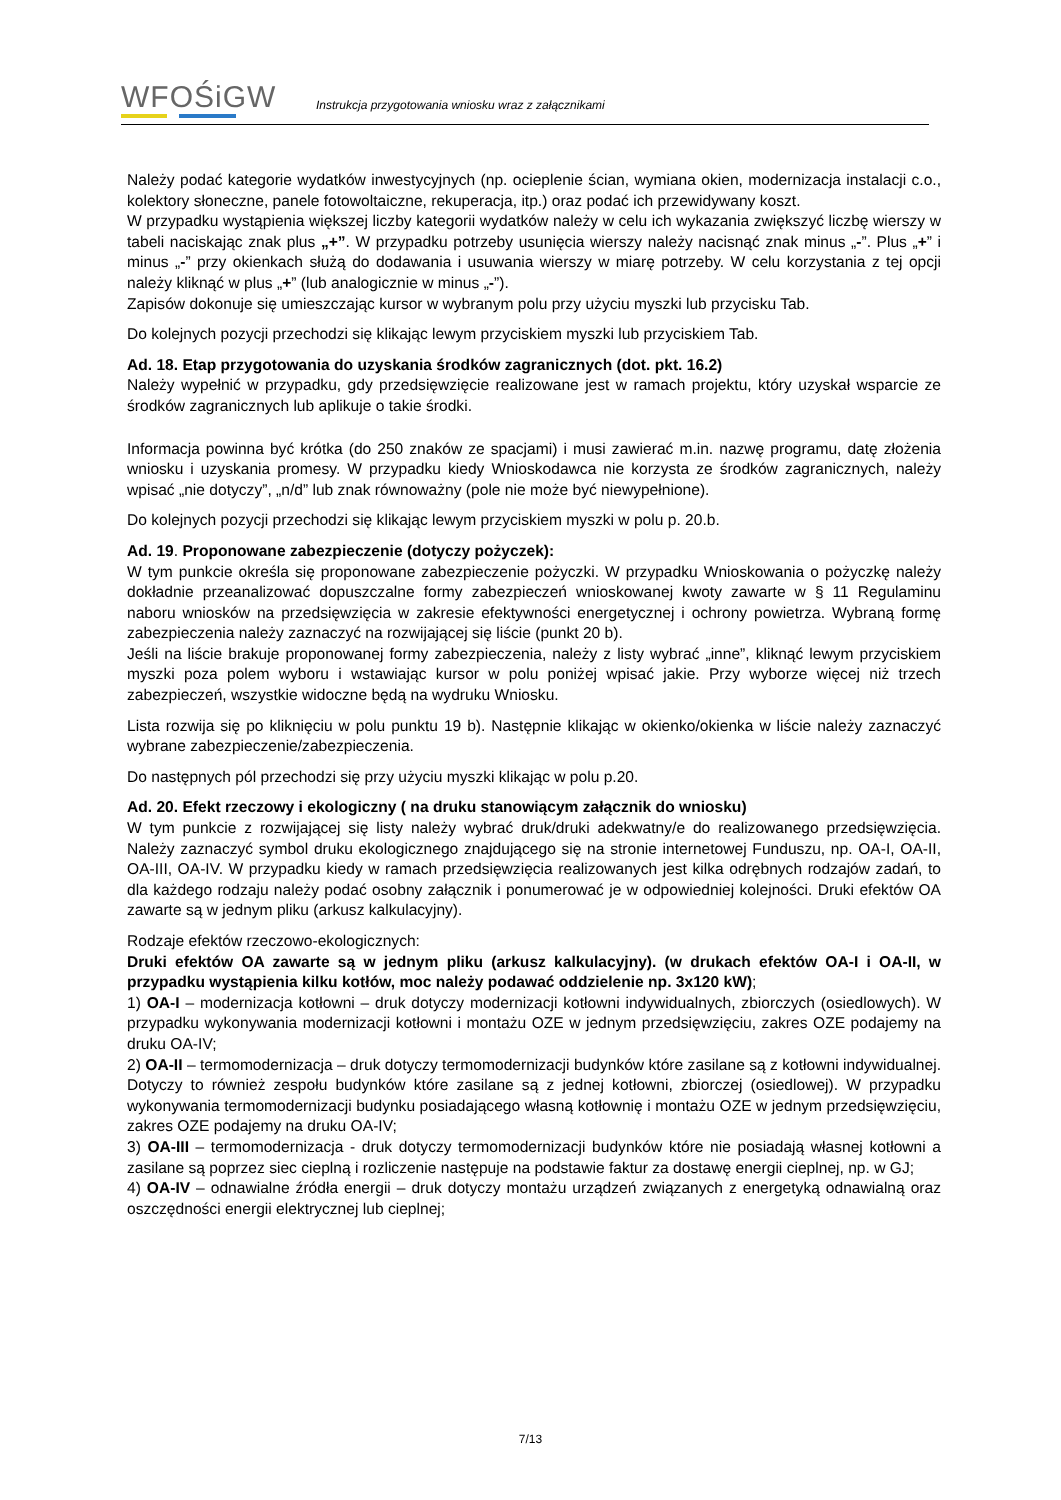WFOŚiGW
Instrukcja przygotowania wniosku wraz z załącznikami
Należy podać kategorie wydatków inwestycyjnych (np. ocieplenie ścian, wymiana okien, modernizacja instalacji c.o., kolektory słoneczne, panele fotowoltaiczne, rekuperacja, itp.) oraz podać ich przewidywany koszt.
W przypadku wystąpienia większej liczby kategorii wydatków należy w celu ich wykazania zwiększyć liczbę wierszy w tabeli naciskając znak plus „+”. W przypadku potrzeby usunięcia wierszy należy nacisnąć znak minus „-”. Plus „+” i minus „-” przy okienkach służą do dodawania i usuwania wierszy w miarę potrzeby. W celu korzystania z tej opcji należy kliknąć w plus „+” (lub analogicznie w minus „-”).
Zapisów dokonuje się umieszczając kursor w wybranym polu przy użyciu myszki lub przycisku Tab.
Do kolejnych pozycji przechodzi się klikając lewym przyciskiem myszki lub przyciskiem Tab.
Ad. 18. Etap przygotowania do uzyskania środków zagranicznych (dot. pkt. 16.2)
Należy wypełnić w przypadku, gdy przedsięwzięcie realizowane jest w ramach projektu, który uzyskał wsparcie ze środków zagranicznych lub aplikuje o takie środki.
Informacja powinna być krótka (do 250 znaków ze spacjami) i musi zawierać m.in. nazwę programu, datę złożenia wniosku i uzyskania promesy. W przypadku kiedy Wnioskodawca nie korzysta ze środków zagranicznych, należy wpisać „nie dotyczy”, „n/d” lub znak równoważny (pole nie może być niewypełnione).
Do kolejnych pozycji przechodzi się klikając lewym przyciskiem myszki w polu p. 20.b.
Ad. 19. Proponowane zabezpieczenie (dotyczy pożyczek):
W tym punkcie określa się proponowane zabezpieczenie pożyczki. W przypadku Wnioskowania o pożyczkę należy dokładnie przeanalizować dopuszczalne formy zabezpieczeń wnioskowanej kwoty zawarte w § 11 Regulaminu naboru wniosków na przedsięwzięcia w zakresie efektywności energetycznej i ochrony powietrza. Wybraną formę zabezpieczenia należy zaznaczyć na rozwijającej się liście (punkt 20 b).
Jeśli na liście brakuje proponowanej formy zabezpieczenia, należy z listy wybrać „inne”, kliknąć lewym przyciskiem myszki poza polem wyboru i wstawiając kursor w polu poniżej wpisać jakie. Przy wyborze więcej niż trzech zabezpieczeń, wszystkie widoczne będą na wydruku Wniosku.
Lista rozwija się po kliknięciu w polu punktu 19 b). Następnie klikając w okienko/okienka w liście należy zaznaczyć wybrane zabezpieczenie/zabezpieczenia.
Do następnych pól przechodzi się przy użyciu myszki klikając w polu p.20.
Ad. 20. Efekt rzeczowy i ekologiczny ( na druku stanowiącym załącznik do wniosku)
W tym punkcie z rozwijającej się listy należy wybrać druk/druki adekwatny/e do realizowanego przedsięwzięcia. Należy zaznaczyć symbol druku ekologicznego znajdującego się na stronie internetowej Funduszu, np. OA-I, OA-II, OA-III, OA-IV. W przypadku kiedy w ramach przedsięwzięcia realizowanych jest kilka odrębnych rodzajów zadań, to dla każdego rodzaju należy podać osobny załącznik i ponumerować je w odpowiedniej kolejności. Druki efektów OA zawarte są w jednym pliku (arkusz kalkulacyjny).
Rodzaje efektów rzeczowo-ekologicznych:
Druki efektów OA zawarte są w jednym pliku (arkusz kalkulacyjny). (w drukach efektów OA-I i OA-II, w przypadku wystąpienia kilku kotłów, moc należy podawać oddzielenie np. 3x120 kW);
1) OA-I – modernizacja kotłowni – druk dotyczy modernizacji kotłowni indywidualnych, zbiorczych (osiedlowych). W przypadku wykonywania modernizacji kotłowni i montażu OZE w jednym przedsięwzięciu, zakres OZE podajemy na druku OA-IV;
2) OA-II – termomodernizacja – druk dotyczy termomodernizacji budynków które zasilane są z kotłowni indywidualnej. Dotyczy to również zespołu budynków które zasilane są z jednej kotłowni, zbiorczej (osiedlowej). W przypadku wykonywania termomodernizacji budynku posiadającego własną kotłownię i montażu OZE w jednym przedsięwzięciu, zakres OZE podajemy na druku OA-IV;
3) OA-III – termomodernizacja - druk dotyczy termomodernizacji budynków które nie posiadają własnej kotłowni a zasilane są poprzez siec cieplną i rozliczenie następuje na podstawie faktur za dostawę energii cieplnej, np. w GJ;
4) OA-IV – odnawialne źródła energii – druk dotyczy montażu urządzeń związanych z energetyką odnawialną oraz oszczędności energii elektrycznej lub cieplnej;
7/13